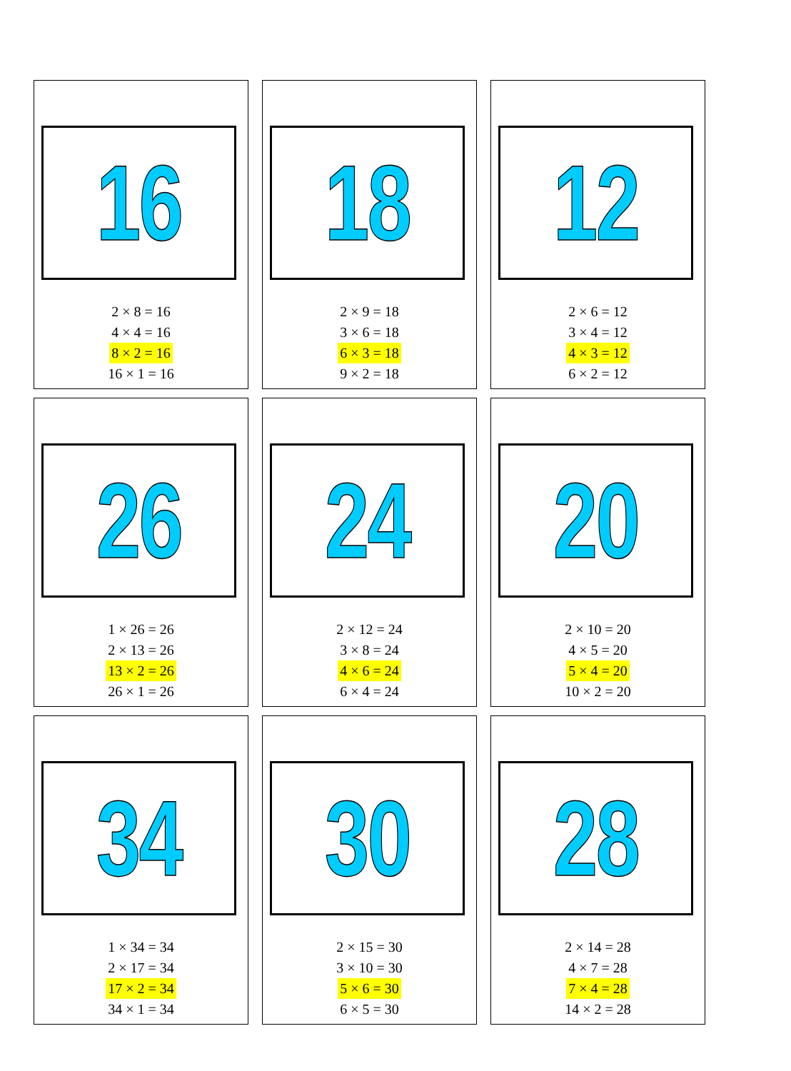16
2 × 8 = 16
4 × 4 = 16
8 × 2 = 16
16 × 1 = 16
18
2 × 9 = 18
3 × 6 = 18
6 × 3 = 18
9 × 2 = 18
12
2 × 6 = 12
3 × 4 = 12
4 × 3 = 12
6 × 2 = 12
26
1 × 26 = 26
2 × 13 = 26
13 × 2 = 26
26 × 1 = 26
24
2 × 12 = 24
3 × 8 = 24
4 × 6 = 24
6 × 4 = 24
20
2 × 10 = 20
4 × 5 = 20
5 × 4 = 20
10 × 2 = 20
34
1 × 34 = 34
2 × 17 = 34
17 × 2 = 34
34 × 1 = 34
30
2 × 15 = 30
3 × 10 = 30
5 × 6 = 30
6 × 5 = 30
28
2 × 14 = 28
4 × 7 = 28
7 × 4 = 28
14 × 2 = 28